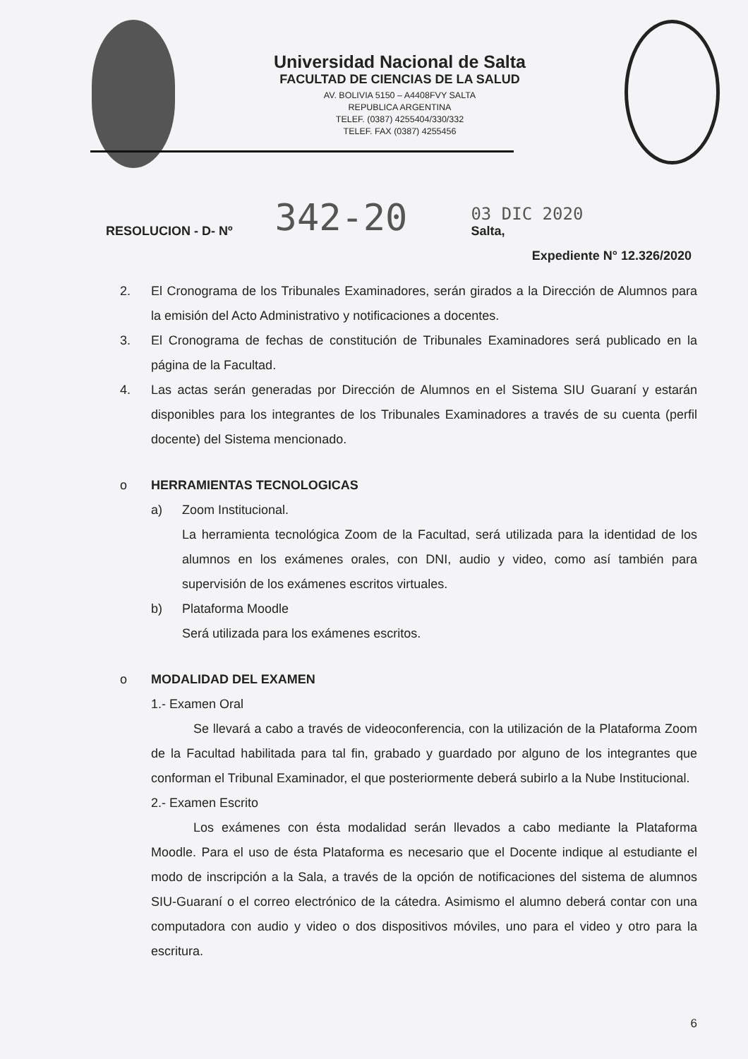Universidad Nacional de Salta
FACULTAD DE CIENCIAS DE LA SALUD
AV. BOLIVIA 5150 – A4408FVY SALTA
REPUBLICA ARGENTINA
TELEF. (0387) 4255404/330/332
TELEF. FAX (0387) 4255456
RESOLUCION - D- Nº 342-20
03 DIC 2020
Salta,
Expediente N° 12.326/2020
2. El Cronograma de los Tribunales Examinadores, serán girados a la Dirección de Alumnos para la emisión del Acto Administrativo y notificaciones a docentes.
3. El Cronograma de fechas de constitución de Tribunales Examinadores será publicado en la página de la Facultad.
4. Las actas serán generadas por Dirección de Alumnos en el Sistema SIU Guaraní y estarán disponibles para los integrantes de los Tribunales Examinadores a través de su cuenta (perfil docente) del Sistema mencionado.
o HERRAMIENTAS TECNOLOGICAS
a) Zoom Institucional.
La herramienta tecnológica Zoom de la Facultad, será utilizada para la identidad de los alumnos en los exámenes orales, con DNI, audio y video, como así también para supervisión de los exámenes escritos virtuales.
b) Plataforma Moodle
Será utilizada para los exámenes escritos.
o MODALIDAD DEL EXAMEN
1.- Examen Oral
Se llevará a cabo a través de videoconferencia, con la utilización de la Plataforma Zoom de la Facultad habilitada para tal fin, grabado y guardado por alguno de los integrantes que conforman el Tribunal Examinador, el que posteriormente deberá subirlo a la Nube Institucional.
2.- Examen Escrito
Los exámenes con ésta modalidad serán llevados a cabo mediante la Plataforma Moodle. Para el uso de ésta Plataforma es necesario que el Docente indique al estudiante el modo de inscripción a la Sala, a través de la opción de notificaciones del sistema de alumnos SIU-Guaraní o el correo electrónico de la cátedra. Asimismo el alumno deberá contar con una computadora con audio y video o dos dispositivos móviles, uno para el video y otro para la escritura.
6